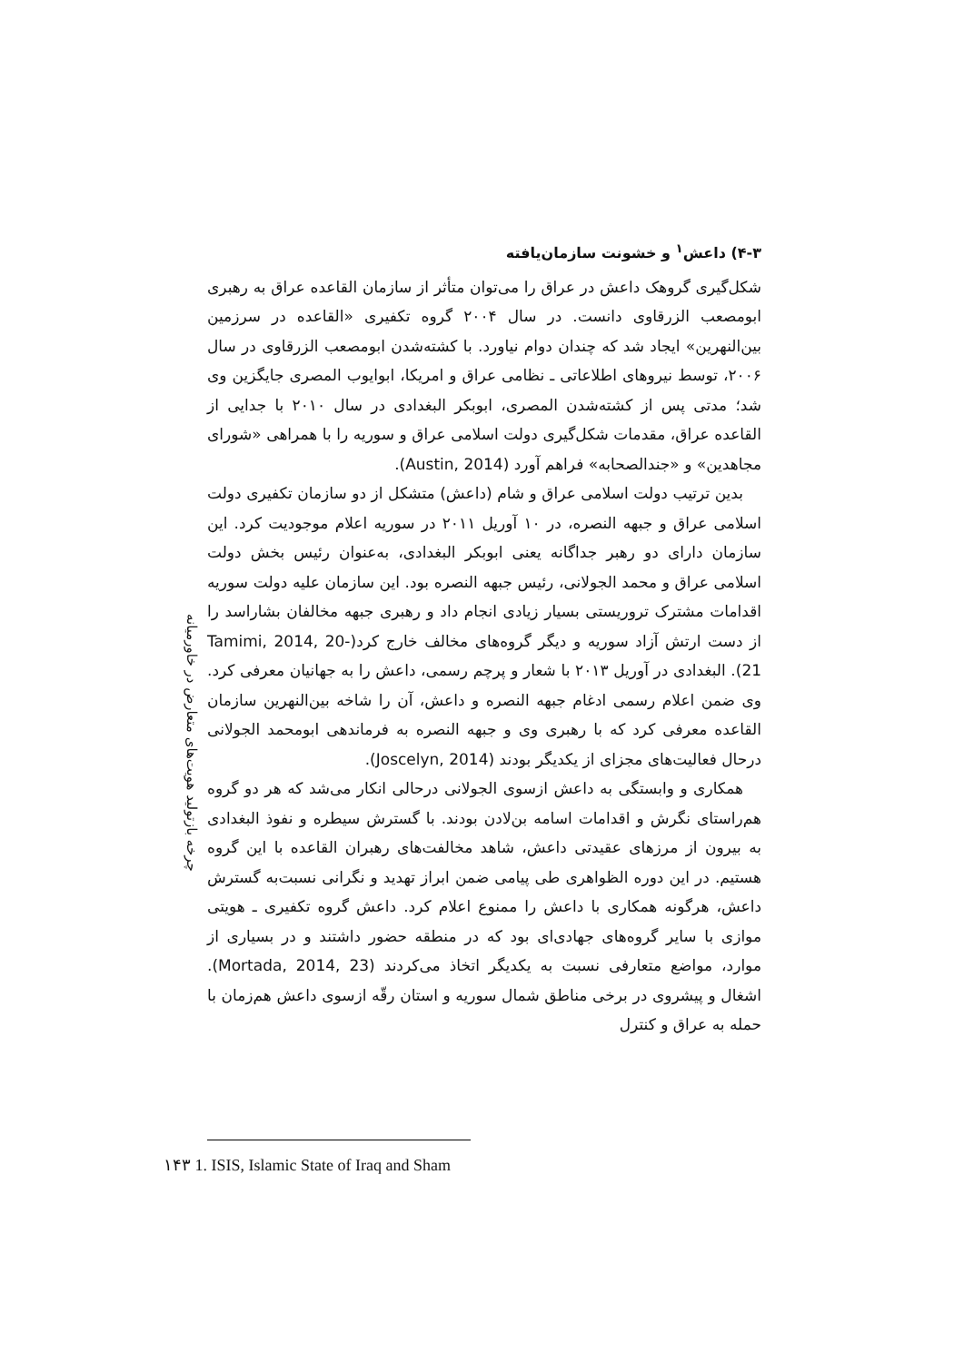۴-۳) داعش<sup>۱</sup> و خشونت سازمان‌یافته
شکل‌گیری گروهک داعش در عراق را می‌توان متأثر از سازمان القاعده عراق به رهبری ابومصعب الزرقاوی دانست. در سال ۲۰۰۴ گروه تکفیری «القاعده در سرزمین بین‌النهرین» ایجاد شد که چندان دوام نیاورد. با کشته‌شدن ابومصعب الزرقاوی در سال ۲۰۰۶، توسط نیروهای اطلاعاتی ـ نظامی عراق و امریکا، ابوایوب المصری جایگزین وی شد؛ مدتی پس از کشته‌شدن المصری، ابوبکر البغدادی در سال ۲۰۱۰ با جدایی از القاعده عراق، مقدمات شکل‌گیری دولت اسلامی عراق و سوریه را با همراهی «شورای مجاهدین» و «جندالصحابه» فراهم آورد (Austin, 2014).
بدین ترتیب دولت اسلامی عراق و شام (داعش) متشکل از دو سازمان تکفیری دولت اسلامی عراق و جبهه النصره، در ۱۰ آوریل ۲۰۱۱ در سوریه اعلام موجودیت کرد. این سازمان دارای دو رهبر جداگانه یعنی ابوبکر البغدادی، به‌عنوان رئیس بخش دولت اسلامی عراق و محمد الجولانی، رئیس جبهه النصره بود. این سازمان علیه دولت سوریه اقدامات مشترک تروریستی بسیار زیادی انجام داد و رهبری جبهه مخالفان بشاراسد را از دست ارتش آزاد سوریه و دیگر گروه‌های مخالف خارج کرد(Tamimi, 2014, 20-21). البغدادی در آوریل ۲۰۱۳ با شعار و پرچم رسمی، داعش را به جهانیان معرفی کرد. وی ضمن اعلام رسمی ادغام جبهه النصره و داعش، آن را شاخه بین‌النهرین سازمان القاعده معرفی کرد که با رهبری وی و جبهه النصره به فرماندهی ابومحمد الجولانی درحال فعالیت‌های مجزای از یکدیگر بودند (Joscelyn, 2014).
همکاری و وابستگی به داعش ازسوی الجولانی درحالی انکار می‌شد که هر دو گروه هم‌راستای نگرش و اقدامات اسامه بن‌لادن بودند. با گسترش سیطره و نفوذ البغدادی به بیرون از مرزهای عقیدتی داعش، شاهد مخالفت‌های رهبران القاعده با این گروه هستیم. در این دوره الظواهری طی پیامی ضمن ابراز تهدید و نگرانی نسبت‌به گسترش داعش، هرگونه همکاری با داعش را ممنوع اعلام کرد. داعش گروه تکفیری ـ هویتی موازی با سایر گروه‌های جهادی‌ای بود که در منطقه حضور داشتند و در بسیاری از موارد، مواضع متعارفی نسبت به یکدیگر اتخاذ می‌کردند (Mortada, 2014, 23). اشغال و پیشروی در برخی مناطق شمال سوریه و استان رقّه ازسوی داعش هم‌زمان با حمله به عراق و کنترل
چرخه بازتولید هویت‌های متعارض در خاورمیانه
۱۴۳ 1. ISIS, Islamic State of Iraq and Sham